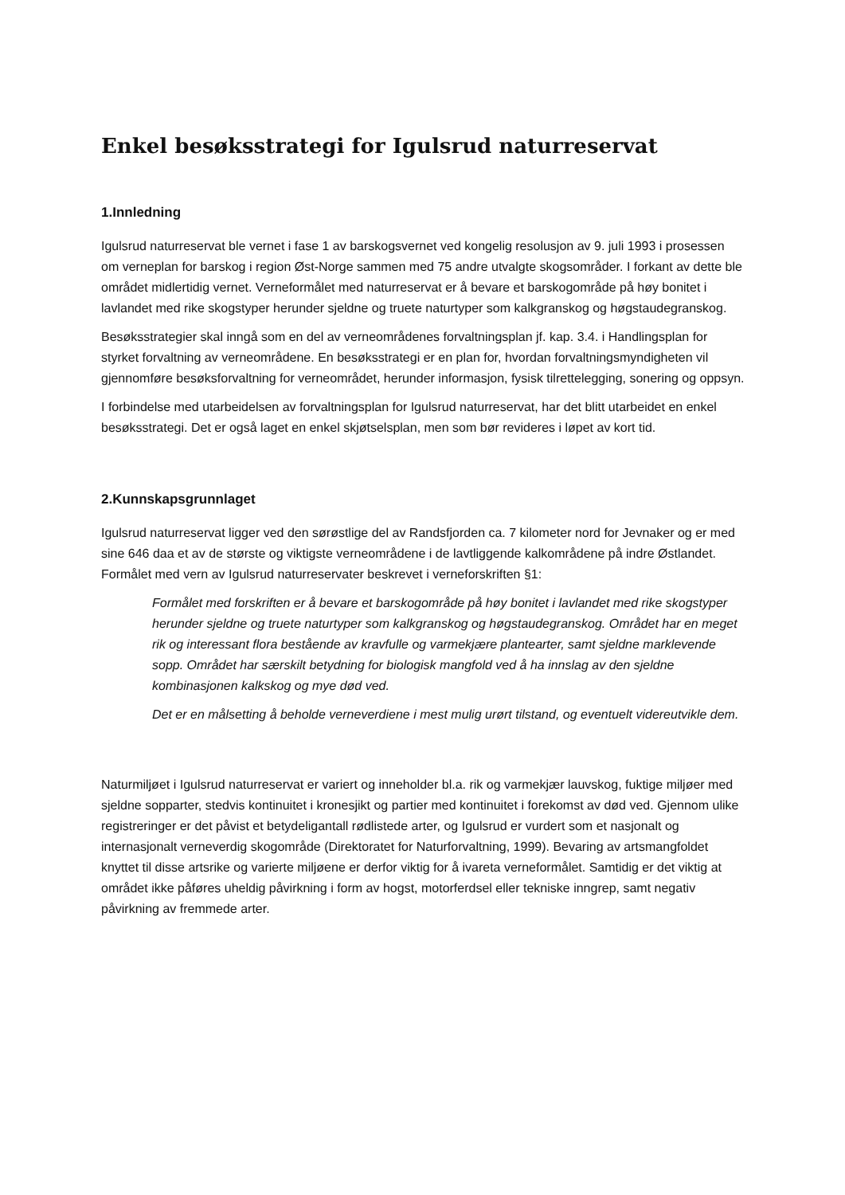Enkel besøksstrategi for Igulsrud naturreservat
1.Innledning
Igulsrud naturreservat ble vernet i fase 1 av barskogsvernet ved kongelig resolusjon av 9. juli 1993 i prosessen om verneplan for barskog i region Øst-Norge sammen med 75 andre utvalgte skogsområder. I forkant av dette ble området midlertidig vernet. Verneformålet med naturreservat er å bevare et barskogområde på høy bonitet i lavlandet med rike skogstyper herunder sjeldne og truete naturtyper som kalkgranskog og høgstaudegranskog.
Besøksstrategier skal inngå som en del av verneområdenes forvaltningsplan jf. kap. 3.4. i Handlingsplan for styrket forvaltning av verneområdene. En besøksstrategi er en plan for, hvordan forvaltningsmyndigheten vil gjennomføre besøksforvaltning for verneområdet, herunder informasjon, fysisk tilrettelegging, sonering og oppsyn.
I forbindelse med utarbeidelsen av forvaltningsplan for Igulsrud naturreservat, har det blitt utarbeidet en enkel besøksstrategi. Det er også laget en enkel skjøtselsplan, men som bør revideres i løpet av kort tid.
2.Kunnskapsgrunnlaget
Igulsrud naturreservat ligger ved den sørøstlige del av Randsfjorden ca. 7 kilometer nord for Jevnaker og er med sine 646 daa et av de største og viktigste verneområdene i de lavtliggende kalkområdene på indre Østlandet. Formålet med vern av Igulsrud naturreservater beskrevet i verneforskriften §1:
Formålet med forskriften er å bevare et barskogområde på høy bonitet i lavlandet med rike skogstyper herunder sjeldne og truete naturtyper som kalkgranskog og høgstaudegranskog. Området har en meget rik og interessant flora bestående av kravfulle og varmekjære plantearter, samt sjeldne marklevende sopp. Området har særskilt betydning for biologisk mangfold ved å ha innslag av den sjeldne kombinasjonen kalkskog og mye død ved.
Det er en målsetting å beholde verneverdiene i mest mulig urørt tilstand, og eventuelt videreutvikle dem.
Naturmiljøet i Igulsrud naturreservat er variert og inneholder bl.a. rik og varmekjær lauvskog, fuktige miljøer med sjeldne sopparter, stedvis kontinuitet i kronesjikt og partier med kontinuitet i forekomst av død ved. Gjennom ulike registreringer er det påvist et betydeligantall rødlistede arter, og Igulsrud er vurdert som et nasjonalt og internasjonalt verneverdig skogområde (Direktoratet for Naturforvaltning, 1999). Bevaring av artsmangfoldet knyttet til disse artsrike og varierte miljøene er derfor viktig for å ivareta verneformålet. Samtidig er det viktig at området ikke påføres uheldig påvirkning i form av hogst, motorferdsel eller tekniske inngrep, samt negativ påvirkning av fremmede arter.